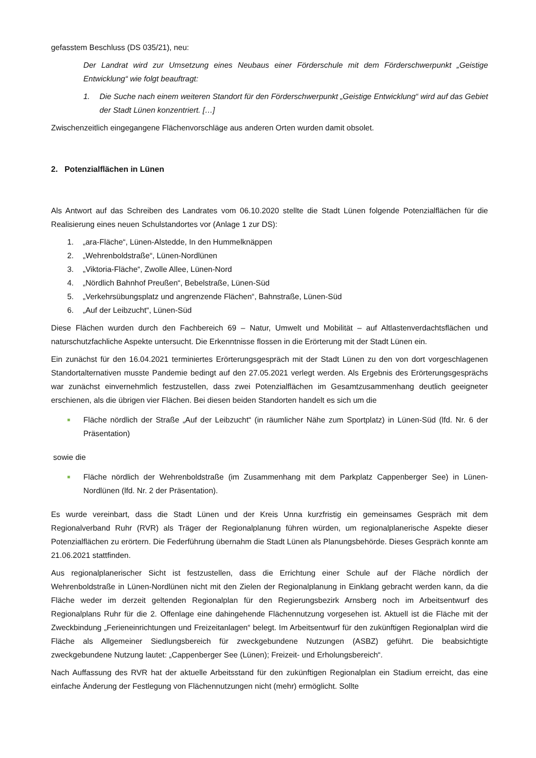gefasstem Beschluss (DS 035/21), neu:
Der Landrat wird zur Umsetzung eines Neubaus einer Förderschule mit dem Förderschwerpunkt „Geistige Entwicklung“ wie folgt beauftragt:
1. Die Suche nach einem weiteren Standort für den Förderschwerpunkt „Geistige Entwicklung“ wird auf das Gebiet der Stadt Lünen konzentriert. […]
Zwischenzeitlich eingegangene Flächenvorschläge aus anderen Orten wurden damit obsolet.
2. Potenzialflächen in Lünen
Als Antwort auf das Schreiben des Landrates vom 06.10.2020 stellte die Stadt Lünen folgende Potenzialflächen für die Realisierung eines neuen Schulstandortes vor (Anlage 1 zur DS):
1. „ara-Fläche“, Lünen-Alstedde, In den Hummelknäppen
2. „Wehrenboldstraße“, Lünen-Nordlünen
3. „Viktoria-Fläche“, Zwolle Allee, Lünen-Nord
4. „Nördlich Bahnhof Preußen“, Bebelstraße, Lünen-Süd
5. „Verkehrsübungsplatz und angrenzende Flächen“, Bahnstraße, Lünen-Süd
6. „Auf der Leibzucht“, Lünen-Süd
Diese Flächen wurden durch den Fachbereich 69 – Natur, Umwelt und Mobilität – auf Altlastenverdachtsflächen und naturschutzfachliche Aspekte untersucht. Die Erkenntnisse flossen in die Erörterung mit der Stadt Lünen ein.
Ein zunächst für den 16.04.2021 terminiertes Erörterungsgespräch mit der Stadt Lünen zu den von dort vorgeschlagenen Standortalternativen musste Pandemie bedingt auf den 27.05.2021 verlegt werden. Als Ergebnis des Erörterungsgesprächs war zunächst einvernehmlich festzustellen, dass zwei Potenzialflächen im Gesamtzusammenhang deutlich geeigneter erschienen, als die übrigen vier Flächen. Bei diesen beiden Standorten handelt es sich um die
■
Fläche nördlich der Straße „Auf der Leibzucht“ (in räumlicher Nähe zum Sportplatz) in Lünen-Süd (lfd. Nr. 6 der Präsentation)
sowie die
■
Fläche nördlich der Wehrenboldstraße (im Zusammenhang mit dem Parkplatz Cappenberger See) in Lünen-Nordlünen (lfd. Nr. 2 der Präsentation).
Es wurde vereinbart, dass die Stadt Lünen und der Kreis Unna kurzfristig ein gemeinsames Gespräch mit dem Regionalverband Ruhr (RVR) als Träger der Regionalplanung führen würden, um regionalplanerische Aspekte dieser Potenzialflächen zu erörtern. Die Federführung übernahm die Stadt Lünen als Planungsbehörde. Dieses Gespräch konnte am 21.06.2021 stattfinden.
Aus regionalplanerischer Sicht ist festzustellen, dass die Errichtung einer Schule auf der Fläche nördlich der Wehrenboldstraße in Lünen-Nordlünen nicht mit den Zielen der Regionalplanung in Einklang gebracht werden kann, da die Fläche weder im derzeit geltenden Regionalplan für den Regierungsbezirk Arnsberg noch im Arbeitsentwurf des Regionalplans Ruhr für die 2. Offenlage eine dahingehende Flächennutzung vorgesehen ist. Aktuell ist die Fläche mit der Zweckbindung „Ferieneinrichtungen und Freizeitanlagen“ belegt. Im Arbeitsentwurf für den zukünftigen Regionalplan wird die Fläche als Allgemeiner Siedlungsbereich für zweckgebundene Nutzungen (ASBZ) geführt. Die beabsichtigte zweckgebundene Nutzung lautet: „Cappenberger See (Lünen); Freizeit- und Erholungsbereich“.
Nach Auffassung des RVR hat der aktuelle Arbeitsstand für den zukünftigen Regionalplan ein Stadium erreicht, das eine einfache Änderung der Festlegung von Flächennutzungen nicht (mehr) ermöglicht. Sollte